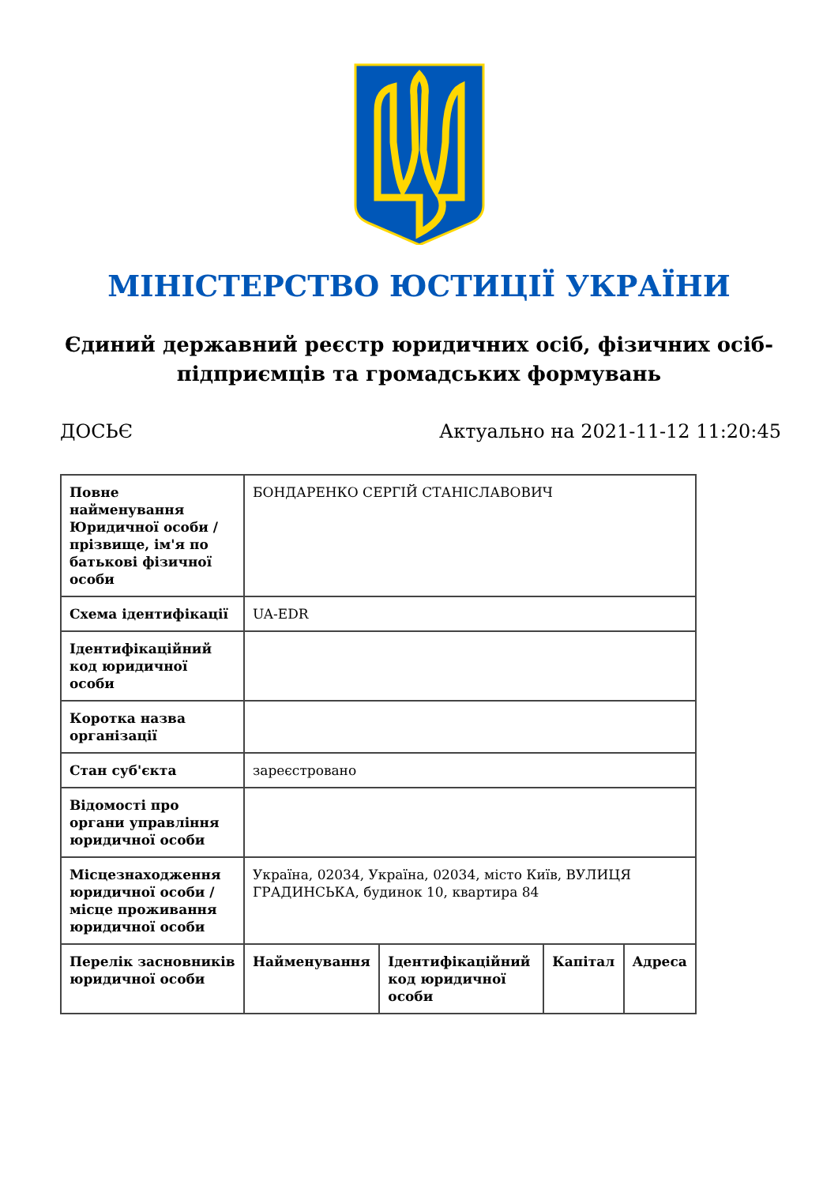МІНІСТЕРСТВО ЮСТИЦІЇ УКРАЇНИ
Єдиний державний реєстр юридичних осіб, фізичних осіб-підприємців та громадських формувань
ДОСЬЄ Актуально на 2021-11-12 11:20:45
| Повне найменування Юридичної особи / прізвище, ім'я по батькові фізичної особи | БОНДАРЕНКО СЕРГІЙ СТАНІСЛАВОВИЧ | | | |
| Схема ідентифікації | UA-EDR | | | |
| Ідентифікаційний код юридичної особи | | | | |
| Коротка назва організації | | | | |
| Стан суб'єкта | зареєстровано | | | |
| Відомості про органи управління юридичної особи | | | | |
| Місцезнаходження юридичної особи / місце проживання юридичної особи | Україна, 02034, Україна, 02034, місто Київ, ВУЛИЦЯ ГРАДИНСЬКА, будинок 10, квартира 84 | | | |
| Перелік засновників юридичної особи | Найменування | Ідентифікаційний код юридичної особи | Капітал | Адреса |